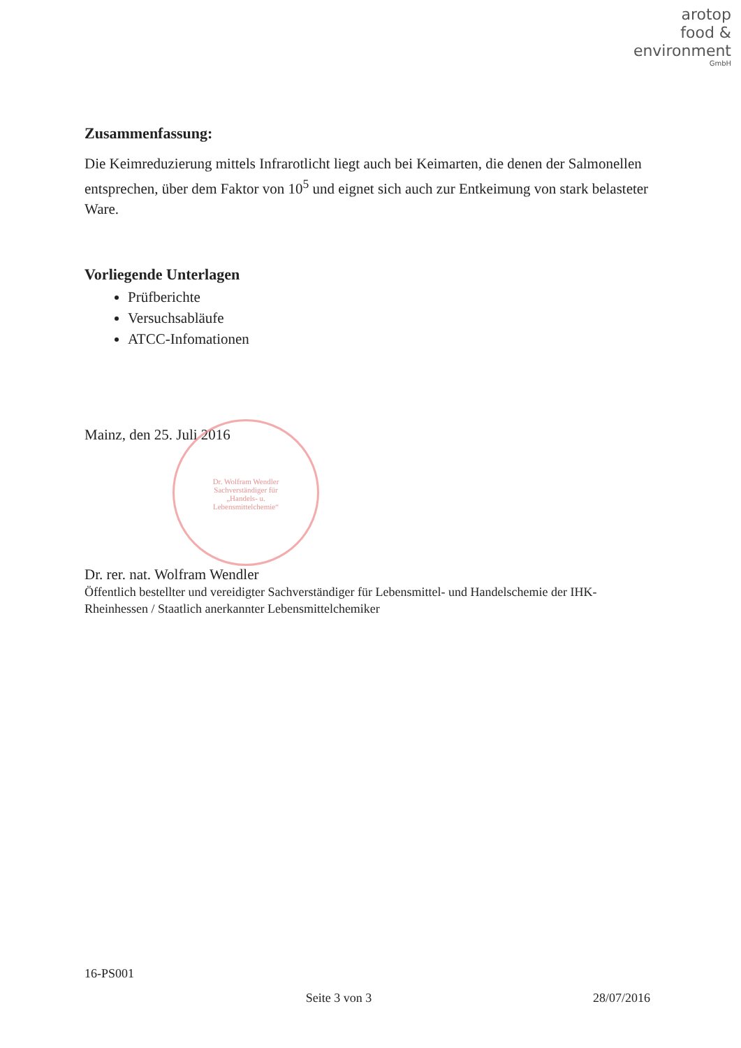arotop
food &
environment
GmbH
Zusammenfassung:
Die Keimreduzierung mittels Infrarotlicht liegt auch bei Keimarten, die denen der Salmonellen entsprechen, über dem Faktor von 10<sup>5</sup> und eignet sich auch zur Entkeimung von stark belasteter Ware.
Vorliegende Unterlagen
Prüfberichte
Versuchsabläufe
ATCC-Infomationen
Mainz, den 25. Juli 2016
Dr. rer. nat. Wolfram Wendler
Öffentlich bestellter und vereidigter Sachverständiger für Lebensmittel- und Handelschemie der IHK-Rheinhessen / Staatlich anerkannter Lebensmittelchemiker
Dr. Wolfram Wendler
Sachverständiger für
„Handels- u.
Lebensmittelchemie“
16-PS001
Seite 3 von 3 28/07/2016